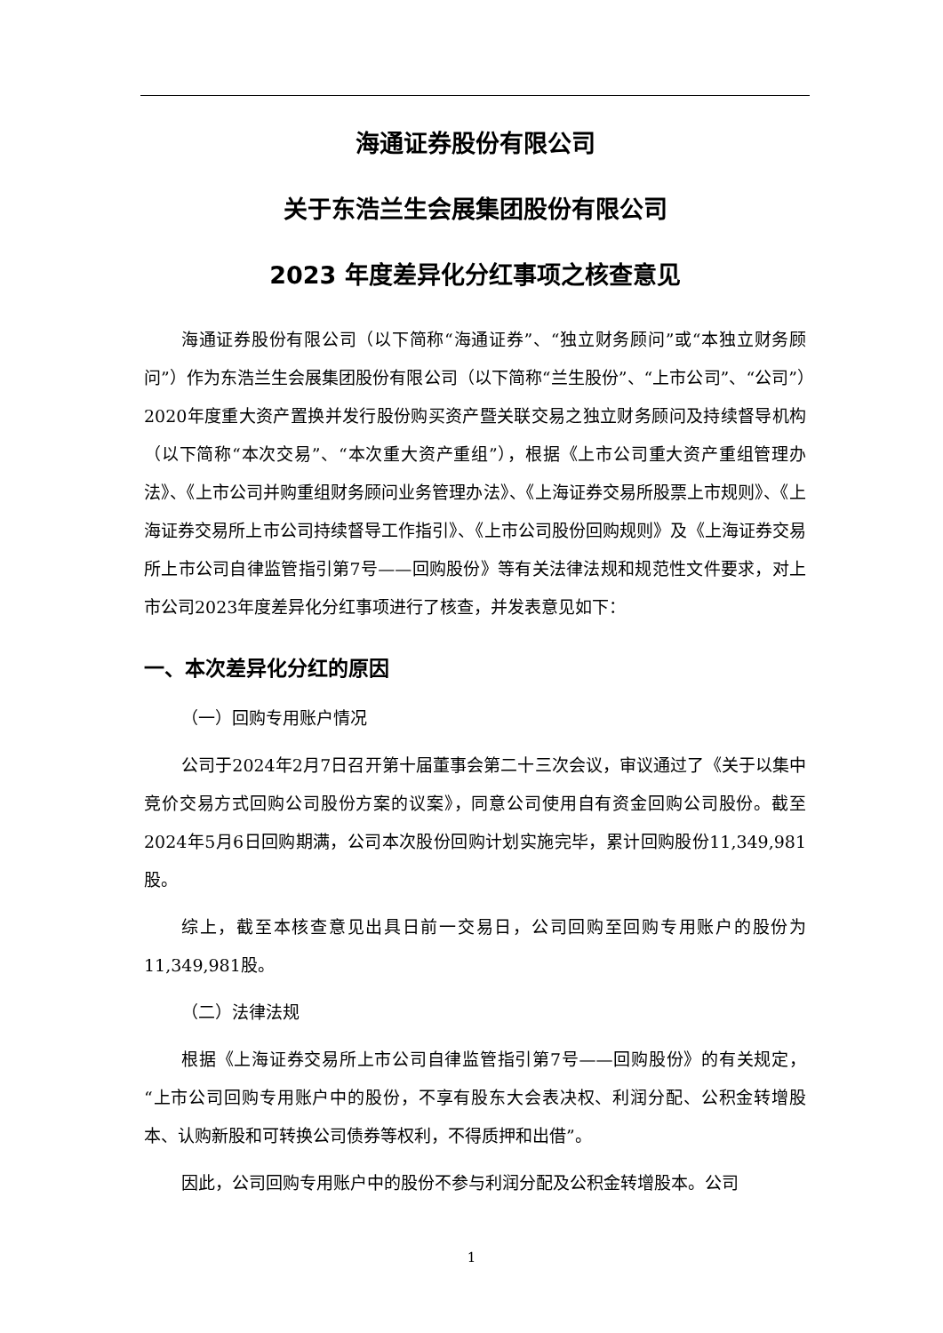海通证券股份有限公司
关于东浩兰生会展集团股份有限公司
2023 年度差异化分红事项之核查意见
海通证券股份有限公司（以下简称“海通证券”、“独立财务顾问”或“本独立财务顾问”）作为东浩兰生会展集团股份有限公司（以下简称“兰生股份”、“上市公司”、“公司”）2020年度重大资产置换并发行股份购买资产暨关联交易之独立财务顾问及持续督导机构（以下简称“本次交易”、“本次重大资产重组”），根据《上市公司重大资产重组管理办法》、《上市公司并购重组财务顾问业务管理办法》、《上海证券交易所股票上市规则》、《上海证券交易所上市公司持续督导工作指引》、《上市公司股份回购规则》及《上海证券交易所上市公司自律监管指引第7号——回购股份》等有关法律法规和规范性文件要求，对上市公司2023年度差异化分红事项进行了核查，并发表意见如下：
一、本次差异化分红的原因
（一）回购专用账户情况
公司于2024年2月7日召开第十届董事会第二十三次会议，审议通过了《关于以集中竞价交易方式回购公司股份方案的议案》，同意公司使用自有资金回购公司股份。截至2024年5月6日回购期满，公司本次股份回购计划实施完毕，累计回购股份11,349,981股。
综上，截至本核查意见出具日前一交易日，公司回购至回购专用账户的股份为11,349,981股。
（二）法律法规
根据《上海证券交易所上市公司自律监管指引第7号——回购股份》的有关规定，“上市公司回购专用账户中的股份，不享有股东大会表决权、利润分配、公积金转增股本、认购新股和可转换公司债券等权利，不得质押和出借”。
因此，公司回购专用账户中的股份不参与利润分配及公积金转增股本。公司
1